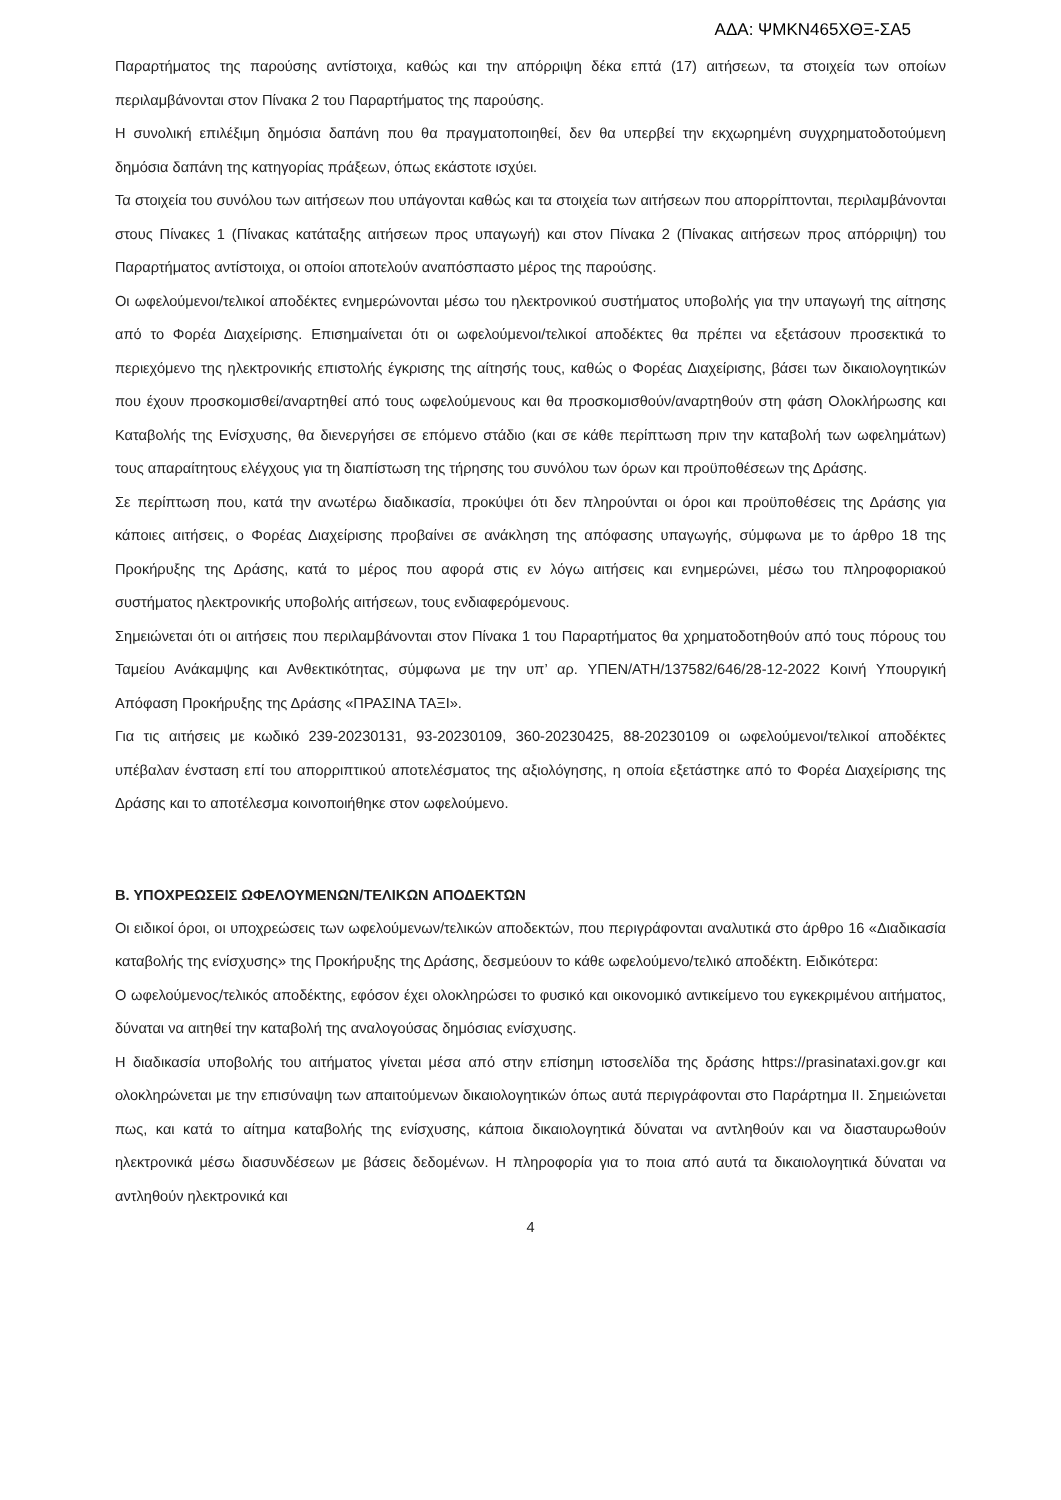ΑΔΑ: ΨΜΚΝ465ΧΘΞ-ΣΑ5
Παραρτήματος της παρούσης αντίστοιχα, καθώς και την απόρριψη δέκα επτά (17) αιτήσεων, τα στοιχεία των οποίων περιλαμβάνονται στον Πίνακα 2 του Παραρτήματος της παρούσης.
Η συνολική επιλέξιμη δημόσια δαπάνη που θα πραγματοποιηθεί, δεν θα υπερβεί την εκχωρημένη συγχρηματοδοτούμενη δημόσια δαπάνη της κατηγορίας πράξεων, όπως εκάστοτε ισχύει.
Τα στοιχεία του συνόλου των αιτήσεων που υπάγονται καθώς και τα στοιχεία των αιτήσεων που απορρίπτονται, περιλαμβάνονται στους Πίνακες 1 (Πίνακας κατάταξης αιτήσεων προς υπαγωγή) και στον Πίνακα 2 (Πίνακας αιτήσεων προς απόρριψη) του Παραρτήματος αντίστοιχα, οι οποίοι αποτελούν αναπόσπαστο μέρος της παρούσης.
Οι ωφελούμενοι/τελικοί αποδέκτες ενημερώνονται μέσω του ηλεκτρονικού συστήματος υποβολής για την υπαγωγή της αίτησης από το Φορέα Διαχείρισης. Επισημαίνεται ότι οι ωφελούμενοι/τελικοί αποδέκτες θα πρέπει να εξετάσουν προσεκτικά το περιεχόμενο της ηλεκτρονικής επιστολής έγκρισης της αίτησής τους, καθώς ο Φορέας Διαχείρισης, βάσει των δικαιολογητικών που έχουν προσκομισθεί/αναρτηθεί από τους ωφελούμενους και θα προσκομισθούν/αναρτηθούν στη φάση Ολοκλήρωσης και Καταβολής της Ενίσχυσης, θα διενεργήσει σε επόμενο στάδιο (και σε κάθε περίπτωση πριν την καταβολή των ωφελημάτων) τους απαραίτητους ελέγχους για τη διαπίστωση της τήρησης του συνόλου των όρων και προϋποθέσεων της Δράσης.
Σε περίπτωση που, κατά την ανωτέρω διαδικασία, προκύψει ότι δεν πληρούνται οι όροι και προϋποθέσεις της Δράσης για κάποιες αιτήσεις, ο Φορέας Διαχείρισης προβαίνει σε ανάκληση της απόφασης υπαγωγής, σύμφωνα με το άρθρο 18 της Προκήρυξης της Δράσης, κατά το μέρος που αφορά στις εν λόγω αιτήσεις και ενημερώνει, μέσω του πληροφοριακού συστήματος ηλεκτρονικής υποβολής αιτήσεων, τους ενδιαφερόμενους.
Σημειώνεται ότι οι αιτήσεις που περιλαμβάνονται στον Πίνακα 1 του Παραρτήματος θα χρηματοδοτηθούν από τους πόρους του Ταμείου Ανάκαμψης και Ανθεκτικότητας, σύμφωνα με την υπ’ αρ. ΥΠΕΝ/ΑΤΗ/137582/646/28-12-2022 Κοινή Υπουργική Απόφαση Προκήρυξης της Δράσης «ΠΡΑΣΙΝΑ ΤΑΞΙ».
Για τις αιτήσεις με κωδικό 239-20230131, 93-20230109, 360-20230425, 88-20230109 οι ωφελούμενοι/τελικοί αποδέκτες υπέβαλαν ένσταση επί του απορριπτικού αποτελέσματος της αξιολόγησης, η οποία εξετάστηκε από το Φορέα Διαχείρισης της Δράσης και το αποτέλεσμα κοινοποιήθηκε στον ωφελούμενο.
Β. ΥΠΟΧΡΕΩΣΕΙΣ ΩΦΕΛΟΥΜΕΝΩΝ/ΤΕΛΙΚΩΝ ΑΠΟΔΕΚΤΩΝ
Οι ειδικοί όροι, οι υποχρεώσεις των ωφελούμενων/τελικών αποδεκτών, που περιγράφονται αναλυτικά στο άρθρο 16 «Διαδικασία καταβολής της ενίσχυσης» της Προκήρυξης της Δράσης, δεσμεύουν το κάθε ωφελούμενο/τελικό αποδέκτη. Ειδικότερα:
Ο ωφελούμενος/τελικός αποδέκτης, εφόσον έχει ολοκληρώσει το φυσικό και οικονομικό αντικείμενο του εγκεκριμένου αιτήματος, δύναται να αιτηθεί την καταβολή της αναλογούσας δημόσιας ενίσχυσης.
Η διαδικασία υποβολής του αιτήματος γίνεται μέσα από στην επίσημη ιστοσελίδα της δράσης https://prasinataxi.gov.gr και ολοκληρώνεται με την επισύναψη των απαιτούμενων δικαιολογητικών όπως αυτά περιγράφονται στο Παράρτημα ΙΙ. Σημειώνεται πως, και κατά το αίτημα καταβολής της ενίσχυσης, κάποια δικαιολογητικά δύναται να αντληθούν και να διασταυρωθούν ηλεκτρονικά μέσω διασυνδέσεων με βάσεις δεδομένων. Η πληροφορία για το ποια από αυτά τα δικαιολογητικά δύναται να αντληθούν ηλεκτρονικά και
4